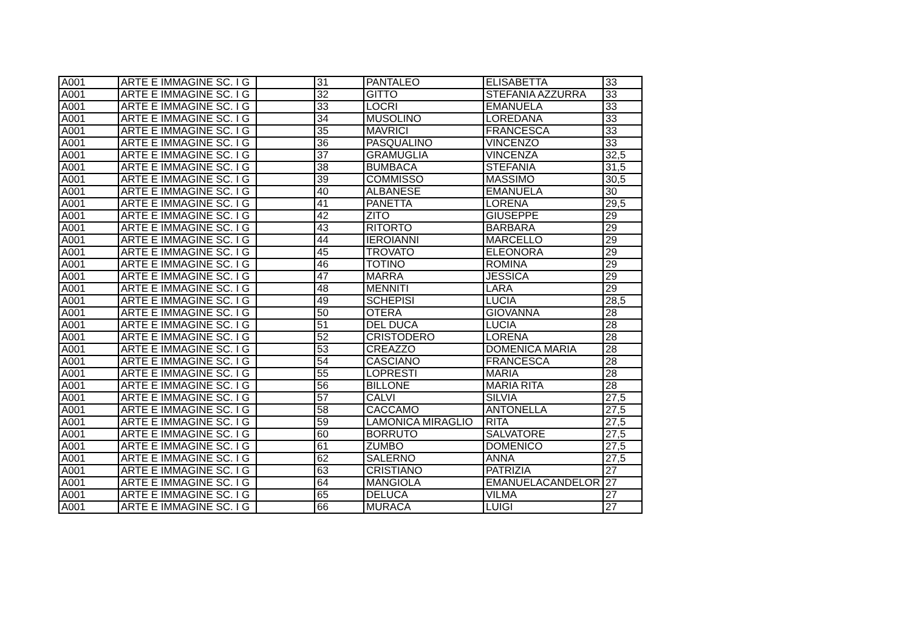| A001 | ARTE E IMMAGINE SC. I G | | 31 | PANTALEO | ELISABETTA | 33 |
| A001 | ARTE E IMMAGINE SC. I G | | 32 | GITTO | STEFANIA AZZURRA | 33 |
| A001 | ARTE E IMMAGINE SC. I G | | 33 | LOCRI | EMANUELA | 33 |
| A001 | ARTE E IMMAGINE SC. I G | | 34 | MUSOLINO | LOREDANA | 33 |
| A001 | ARTE E IMMAGINE SC. I G | | 35 | MAVRICI | FRANCESCA | 33 |
| A001 | ARTE E IMMAGINE SC. I G | | 36 | PASQUALINO | VINCENZO | 33 |
| A001 | ARTE E IMMAGINE SC. I G | | 37 | GRAMUGLIA | VINCENZA | 32,5 |
| A001 | ARTE E IMMAGINE SC. I G | | 38 | BUMBACA | STEFANIA | 31,5 |
| A001 | ARTE E IMMAGINE SC. I G | | 39 | COMMISSO | MASSIMO | 30,5 |
| A001 | ARTE E IMMAGINE SC. I G | | 40 | ALBANESE | EMANUELA | 30 |
| A001 | ARTE E IMMAGINE SC. I G | | 41 | PANETTA | LORENA | 29,5 |
| A001 | ARTE E IMMAGINE SC. I G | | 42 | ZITO | GIUSEPPE | 29 |
| A001 | ARTE E IMMAGINE SC. I G | | 43 | RITORTO | BARBARA | 29 |
| A001 | ARTE E IMMAGINE SC. I G | | 44 | IEROIANNI | MARCELLO | 29 |
| A001 | ARTE E IMMAGINE SC. I G | | 45 | TROVATO | ELEONORA | 29 |
| A001 | ARTE E IMMAGINE SC. I G | | 46 | TOTINO | ROMINA | 29 |
| A001 | ARTE E IMMAGINE SC. I G | | 47 | MARRA | JESSICA | 29 |
| A001 | ARTE E IMMAGINE SC. I G | | 48 | MENNITI | LARA | 29 |
| A001 | ARTE E IMMAGINE SC. I G | | 49 | SCHEPISI | LUCIA | 28,5 |
| A001 | ARTE E IMMAGINE SC. I G | | 50 | OTERA | GIOVANNA | 28 |
| A001 | ARTE E IMMAGINE SC. I G | | 51 | DEL DUCA | LUCIA | 28 |
| A001 | ARTE E IMMAGINE SC. I G | | 52 | CRISTODERO | LORENA | 28 |
| A001 | ARTE E IMMAGINE SC. I G | | 53 | CREAZZO | DOMENICA MARIA | 28 |
| A001 | ARTE E IMMAGINE SC. I G | | 54 | CASCIANO | FRANCESCA | 28 |
| A001 | ARTE E IMMAGINE SC. I G | | 55 | LOPRESTI | MARIA | 28 |
| A001 | ARTE E IMMAGINE SC. I G | | 56 | BILLONE | MARIA RITA | 28 |
| A001 | ARTE E IMMAGINE SC. I G | | 57 | CALVI | SILVIA | 27,5 |
| A001 | ARTE E IMMAGINE SC. I G | | 58 | CACCAMO | ANTONELLA | 27,5 |
| A001 | ARTE E IMMAGINE SC. I G | | 59 | LAMONICA MIRAGLIO | RITA | 27,5 |
| A001 | ARTE E IMMAGINE SC. I G | | 60 | BORRUTO | SALVATORE | 27,5 |
| A001 | ARTE E IMMAGINE SC. I G | | 61 | ZUMBO | DOMENICO | 27,5 |
| A001 | ARTE E IMMAGINE SC. I G | | 62 | SALERNO | ANNA | 27,5 |
| A001 | ARTE E IMMAGINE SC. I G | | 63 | CRISTIANO | PATRIZIA | 27 |
| A001 | ARTE E IMMAGINE SC. I G | | 64 | MANGIOLA | EMANUELACANDELOR | 27 |
| A001 | ARTE E IMMAGINE SC. I G | | 65 | DELUCA | VILMA | 27 |
| A001 | ARTE E IMMAGINE SC. I G | | 66 | MURACA | LUIGI | 27 |